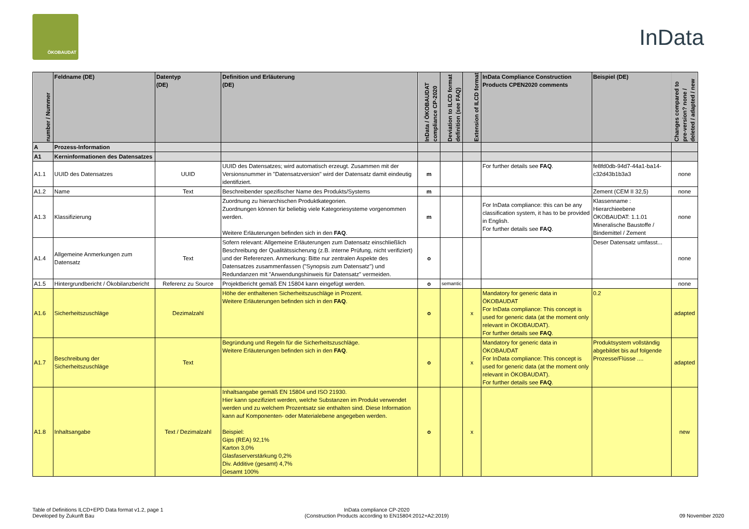ÖKOBAUDAT
InData
| number / Nummer | Feldname (DE) | Datentyp (DE) | Definition und Erläuterung (DE) | InData / ÖKOBAUDAT compliance CP-2020 | Deviation to ILCD format definition (see FAQ) | Extension of ILCD format | InData Compliance Construction Products CPEN2020 comments | Beispiel (DE) | Changes compared to pre-version? none / deleted / adapted / new |
| --- | --- | --- | --- | --- | --- | --- | --- | --- | --- |
| A | Prozess-Information | | | | | | | | |
| A1 | Kerninformationen des Datensatzes | | | | | | | | |
| A1.1 | UUID des Datensatzes | UUID | UUID des Datensatzes; wird automatisch erzeugt. Zusammen mit der Versionsnummer in "Datensatzversion" wird der Datensatz damit eindeutig identifiziert. | m | | | For further details see FAQ . | fe8fd0db-94d7-44a1-ba14-c32d43b1b3a3 | none |
| A1.2 | Name | Text | Beschreibender spezifischer Name des Produkts/Systems | m | | | | Zement (CEM II 32,5) | none |
| A1.3 | Klassifizierung | | Zuordnung zu hierarchischen Produktkategorien. Zuordnungen können für beliebig viele Kategoriesysteme vorgenommen werden. Weitere Erläuterungen befinden sich in den FAQ . | m | | | For InData compliance: this can be any classification system, it has to be provided in English. For further details see FAQ . | Klassenname : Hierarchieebene ÖKOBAUDAT: 1.1.01 Mineralische Baustoffe / Bindemittel / Zement | none |
| A1.4 | Allgemeine Anmerkungen zum Datensatz | Text | Sofern relevant: Allgemeine Erläuterungen zum Datensatz einschließlich Beschreibung der Qualitätssicherung (z.B. interne Prüfung, nicht verifiziert) und der Referenzen. Anmerkung: Bitte nur zentralen Aspekte des Datensatzes zusammenfassen ("Synopsis zum Datensatz") und Redundanzen mit "Anwendungshinweis für Datensatz" vermeiden. | o | | | | Deser Datensatz umfasst... | none |
| A1.5 | Hintergrundbericht / Ökobilanzbericht | Referenz zu Source | Projektbericht gemäß EN 15804 kann eingefügt werden. | o | semantic | | | | none |
| A1.6 | Sicherheitszuschläge | Dezimalzahl | Höhe der enthaltenen Sicherheitszuschläge in Prozent. Weitere Erläuterungen befinden sich in den FAQ . | o | | x | Mandatory for generic data in ÖKOBAUDAT For InData compliance: This concept is used for generic data (at the moment only relevant in ÖKOBAUDAT). For further details see FAQ . | 0.2 | adapted |
| A1.7 | Beschreibung der Sicherheitszuschläge | Text | Begründung und Regeln für die Sicherheitszuschläge. Weitere Erläuterungen befinden sich in den FAQ . | o | | x | Mandatory for generic data in ÖKOBAUDAT For InData compliance: This concept is used for generic data (at the moment only relevant in ÖKOBAUDAT). For further details see FAQ . | Produktsystem vollständig abgebildet bis auf folgende Prozesse/Flüsse .... | adapted |
| A1.8 | Inhaltsangabe | Text / Dezimalzahl | Inhaltsangabe gemäß EN 15804 und ISO 21930. Hier kann spezifiziert werden, welche Substanzen im Produkt verwendet werden und zu welchem Prozentsatz sie enthalten sind. Diese Information kann auf Komponenten- oder Materialebene angegeben werden. Beispiel: Gips (REA) 92,1% Karton 3,0% Glasfaserverstärkung 0,2% Div. Additive (gesamt) 4,7% Gesamt 100% | o | | x | | | new |
Table of Definitions ILCD+EPD Data format v1.2, page 1
Developed by Zukunft Bau
InData compliance CP-2020
(Construction Products according to EN15804:2012+A2:2019)
09 November 2020